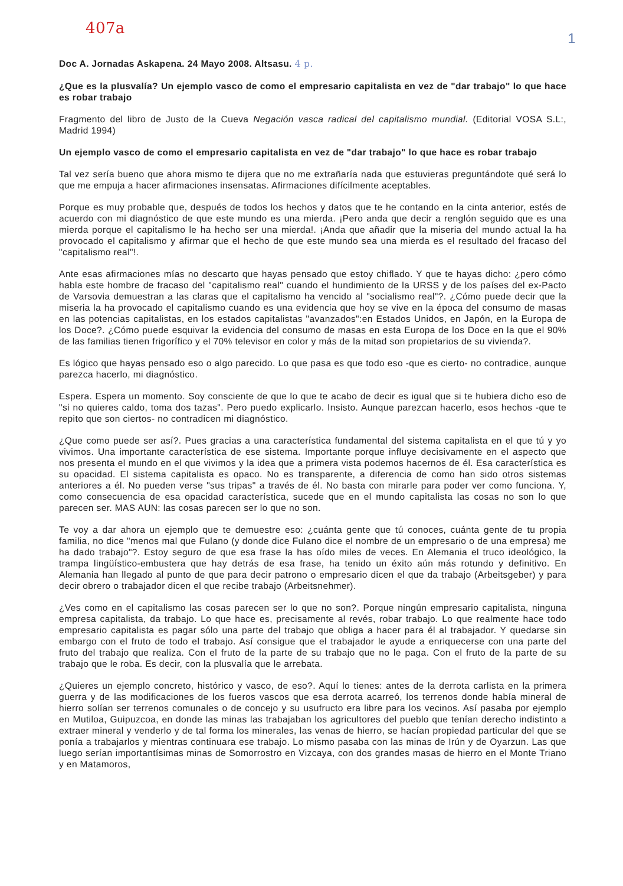407a
1
Doc A. Jornadas Askapena. 24 Mayo 2008. Altsasu. 4 p.
¿Que es la plusvalía? Un ejemplo vasco de como el empresario capitalista en vez de "dar trabajo" lo que hace es robar trabajo
Fragmento del libro de Justo de la Cueva Negación vasca radical del capitalismo mundial. (Editorial VOSA S.L:, Madrid 1994)
Un ejemplo vasco de como el empresario capitalista en vez de "dar trabajo" lo que hace es robar trabajo
Tal vez sería bueno que ahora mismo te dijera que no me extrañaría nada que estuvieras preguntándote qué será lo que me empuja a hacer afirmaciones insensatas. Afirmaciones difícilmente aceptables.
Porque es muy probable que, después de todos los hechos y datos que te he contando en la cinta anterior, estés de acuerdo con mi diagnóstico de que este mundo es una mierda. ¡Pero anda que decir a renglón seguido que es una mierda porque el capitalismo le ha hecho ser una mierda!. ¡Anda que añadir que la miseria del mundo actual la ha provocado el capitalismo y afirmar que el hecho de que este mundo sea una mierda es el resultado del fracaso del "capitalismo real"!.
Ante esas afirmaciones mías no descarto que hayas pensado que estoy chiflado. Y que te hayas dicho: ¿pero cómo habla este hombre de fracaso del "capitalismo real" cuando el hundimiento de la URSS y de los países del ex-Pacto de Varsovia demuestran a las claras que el capitalismo ha vencido al "socialismo real"?. ¿Cómo puede decir que la miseria la ha provocado el capitalismo cuando es una evidencia que hoy se vive en la época del consumo de masas en las potencias capitalistas, en los estados capitalistas "avanzados":en Estados Unidos, en Japón, en la Europa de los Doce?. ¿Cómo puede esquivar la evidencia del consumo de masas en esta Europa de los Doce en la que el 90% de las familias tienen frigorífico y el 70% televisor en color y más de la mitad son propietarios de su vivienda?.
Es lógico que hayas pensado eso o algo parecido. Lo que pasa es que todo eso -que es cierto- no contradice, aunque parezca hacerlo, mi diagnóstico.
Espera. Espera un momento. Soy consciente de que lo que te acabo de decir es igual que si te hubiera dicho eso de "si no quieres caldo, toma dos tazas". Pero puedo explicarlo. Insisto. Aunque parezcan hacerlo, esos hechos -que te repito que son ciertos- no contradicen mi diagnóstico.
¿Que como puede ser así?. Pues gracias a una característica fundamental del sistema capitalista en el que tú y yo vivimos. Una importante característica de ese sistema. Importante porque influye decisivamente en el aspecto que nos presenta el mundo en el que vivimos y la idea que a primera vista podemos hacernos de él. Esa característica es su opacidad. El sistema capitalista es opaco. No es transparente, a diferencia de como han sido otros sistemas anteriores a él. No pueden verse "sus tripas" a través de él. No basta con mirarle para poder ver como funciona. Y, como consecuencia de esa opacidad característica, sucede que en el mundo capitalista las cosas no son lo que parecen ser. MAS AUN: las cosas parecen ser lo que no son.
Te voy a dar ahora un ejemplo que te demuestre eso: ¿cuánta gente que tú conoces, cuánta gente de tu propia familia, no dice "menos mal que Fulano (y donde dice Fulano dice el nombre de un empresario o de una empresa) me ha dado trabajo"?. Estoy seguro de que esa frase la has oído miles de veces. En Alemania el truco ideológico, la trampa lingüístico-embustera que hay detrás de esa frase, ha tenido un éxito aún más rotundo y definitivo. En Alemania han llegado al punto de que para decir patrono o empresario dicen el que da trabajo (Arbeitsgeber) y para decir obrero o trabajador dicen el que recibe trabajo (Arbeitsnehmer).
¿Ves como en el capitalismo las cosas parecen ser lo que no son?. Porque ningún empresario capitalista, ninguna empresa capitalista, da trabajo. Lo que hace es, precisamente al revés, robar trabajo. Lo que realmente hace todo empresario capitalista es pagar sólo una parte del trabajo que obliga a hacer para él al trabajador. Y quedarse sin embargo con el fruto de todo el trabajo. Así consigue que el trabajador le ayude a enriquecerse con una parte del fruto del trabajo que realiza. Con el fruto de la parte de su trabajo que no le paga. Con el fruto de la parte de su trabajo que le roba. Es decir, con la plusvalía que le arrebata.
¿Quieres un ejemplo concreto, histórico y vasco, de eso?. Aquí lo tienes: antes de la derrota carlista en la primera guerra y de las modificaciones de los fueros vascos que esa derrota acarreó, los terrenos donde había mineral de hierro solían ser terrenos comunales o de concejo y su usufructo era libre para los vecinos. Así pasaba por ejemplo en Mutiloa, Guipuzcoa, en donde las minas las trabajaban los agricultores del pueblo que tenían derecho indistinto a extraer mineral y venderlo y de tal forma los minerales, las venas de hierro, se hacían propiedad particular del que se ponía a trabajarlos y mientras continuara ese trabajo. Lo mismo pasaba con las minas de Irún y de Oyarzun. Las que luego serían importantísimas minas de Somorrostro en Vizcaya, con dos grandes masas de hierro en el Monte Triano y en Matamoros,